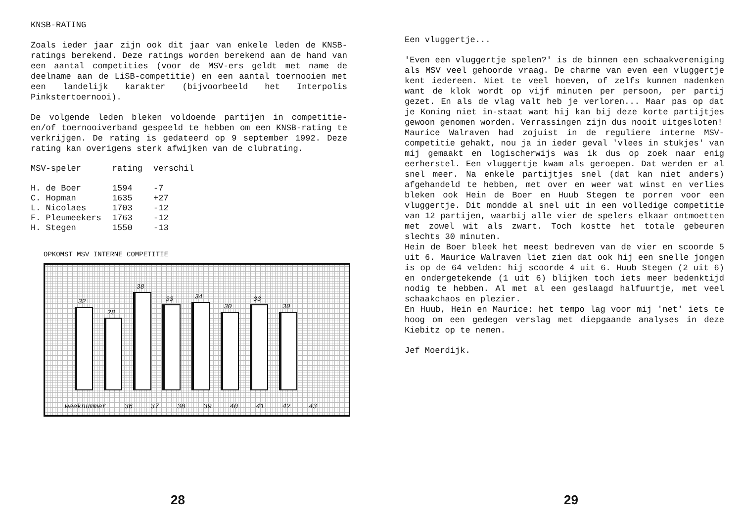KNSB-RATING
Zoals ieder jaar zijn ook dit jaar van enkele leden de KNSB-ratings berekend. Deze ratings worden berekend aan de hand van een aantal competities (voor de MSV-ers geldt met name de deelname aan de LiSB-competitie) en een aantal toernooien met een landelijk karakter (bijvoorbeeld het Interpolis Pinkstertoernooi).
De volgende leden bleken voldoende partijen in competitie- en/of toernooiverband gespeeld te hebben om een KNSB-rating te verkrijgen. De rating is gedateerd op 9 september 1992. Deze rating kan overigens sterk afwijken van de clubrating.
| MSV-speler | rating | verschil |
| --- | --- | --- |
| H. de Boer | 1594 | -7 |
| C. Hopman | 1635 | +27 |
| L. Nicolaes | 1703 | -12 |
| F. Pleumeekers | 1763 | -12 |
| H. Stegen | 1550 | -13 |
OPKOMST MSV INTERNE COMPETITIE
32
28
38
33
34
30
33
30
weeknummer 36 37 38 39 40 41 42 43
28
Een vluggertje...
'Even een vluggertje spelen?' is de binnen een schaakvereniging als MSV veel gehoorde vraag. De charme van even een vluggertje kent iedereen. Niet te veel hoeven, of zelfs kunnen nadenken want de klok wordt op vijf minuten per persoon, per partij gezet. En als de vlag valt heb je verloren... Maar pas op dat je Koning niet in-staat want hij kan bij deze korte partijtjes gewoon genomen worden. Verrassingen zijn dus nooit uitgesloten!
Maurice Walraven had zojuist in de reguliere interne MSV-competitie gehakt, nou ja in ieder geval 'vlees in stukjes' van mij gemaakt en logischerwijs was ik dus op zoek naar enig eerherstel. Een vluggertje kwam als geroepen. Dat werden er al snel meer. Na enkele partijtjes snel (dat kan niet anders) afgehandeld te hebben, met over en weer wat winst en verlies bleken ook Hein de Boer en Huub Stegen te porren voor een vluggertje. Dit mondde al snel uit in een volledige competitie van 12 partijen, waarbij alle vier de spelers elkaar ontmoetten met zowel wit als zwart. Toch kostte het totale gebeuren slechts 30 minuten.
Hein de Boer bleek het meest bedreven van de vier en scoorde 5 uit 6. Maurice Walraven liet zien dat ook hij een snelle jongen is op de 64 velden: hij scoorde 4 uit 6. Huub Stegen (2 uit 6) en ondergetekende (1 uit 6) blijken toch iets meer bedenktijd nodig te hebben. Al met al een geslaagd halfuurtje, met veel schaakchaos en plezier.
En Huub, Hein en Maurice: het tempo lag voor mij 'net' iets te hoog om een gedegen verslag met diepgaande analyses in deze Kiebitz op te nemen.
Jef Moerdijk.
29